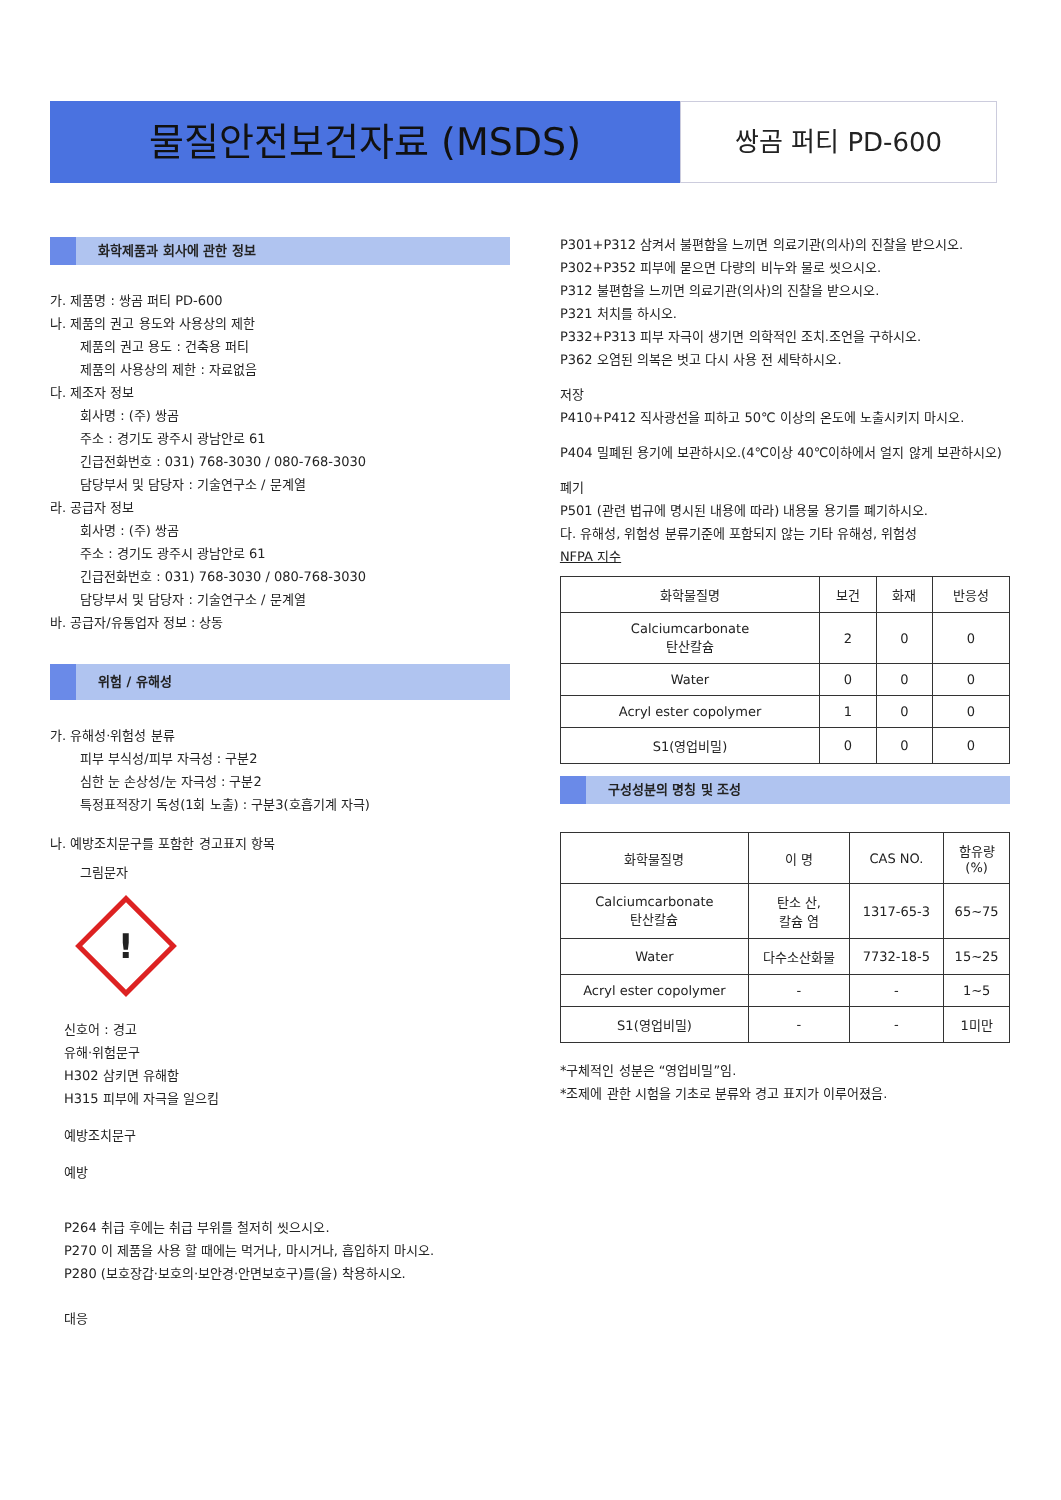물질안전보건자료 (MSDS)
쌍곰 퍼티 PD-600
화학제품과 회사에 관한 정보
가. 제품명 : 쌍곰 퍼티 PD-600
나. 제품의 권고 용도와 사용상의 제한
제품의 권고 용도 : 건축용 퍼티
제품의 사용상의 제한 : 자료없음
다. 제조자 정보
회사명 : (주) 쌍곰
주소 : 경기도 광주시 광남안로 61
긴급전화번호 : 031) 768-3030 / 080-768-3030
담당부서 및 담당자 : 기술연구소 / 문계열
라. 공급자 정보
회사명 : (주) 쌍곰
주소 : 경기도 광주시 광남안로 61
긴급전화번호 : 031) 768-3030 / 080-768-3030
담당부서 및 담당자 : 기술연구소 / 문계열
바. 공급자/유통업자 정보 : 상동
위험 / 유해성
가. 유해성·위험성 분류
피부 부식성/피부 자극성 : 구분2
심한 눈 손상성/눈 자극성 : 구분2
특정표적장기 독성(1회 노출) : 구분3(호흡기계 자극)
나. 예방조치문구를 포함한 경고표지 항목
그림문자
!
신호어 : 경고
유해·위험문구
H302 삼키면 유해함
H315 피부에 자극을 일으킴
예방조치문구
예방
P264 취급 후에는 취급 부위를 철저히 씻으시오.
P270 이 제품을 사용 할 때에는 먹거나, 마시거나, 흡입하지 마시오.
P280 (보호장갑·보호의·보안경·안면보호구)를(을) 착용하시오.
대응
P301+P312 삼켜서 불편함을 느끼면 의료기관(의사)의 진찰을 받으시오.
P302+P352 피부에 묻으면 다량의 비누와 물로 씻으시오.
P312 불편함을 느끼면 의료기관(의사)의 진찰을 받으시오.
P321 처치를 하시오.
P332+P313 피부 자극이 생기면 의학적인 조치.조언을 구하시오.
P362 오염된 의복은 벗고 다시 사용 전 세탁하시오.
저장
P410+P412 직사광선을 피하고 50℃ 이상의 온도에 노출시키지 마시오.
P404 밀폐된 용기에 보관하시오.(4℃이상 40℃이하에서 얼지 않게 보관하시오)
폐기
P501 (관련 법규에 명시된 내용에 따라) 내용물 용기를 폐기하시오.
다. 유해성, 위험성 분류기준에 포함되지 않는 기타 유해성, 위험성
NFPA 지수
| 화학물질명 | 보건 | 화재 | 반응성 |
| --- | --- | --- | --- |
| Calciumcarbonate 탄산칼슘 | 2 | 0 | 0 |
| Water | 0 | 0 | 0 |
| Acryl ester copolymer | 1 | 0 | 0 |
| S1(영업비밀) | 0 | 0 | 0 |
구성성분의 명칭 및 조성
| 화학물질명 | 이 명 | CAS NO. | 함유량 (%) |
| --- | --- | --- | --- |
| Calciumcarbonate 탄산칼슘 | 탄소 산, 칼슘 염 | 1317-65-3 | 65~75 |
| Water | 다수소산화물 | 7732-18-5 | 15~25 |
| Acryl ester copolymer | - | - | 1~5 |
| S1(영업비밀) | - | - | 1미만 |
*구체적인 성분은 “영업비밀”임.
*조제에 관한 시험을 기초로 분류와 경고 표지가 이루어졌음.